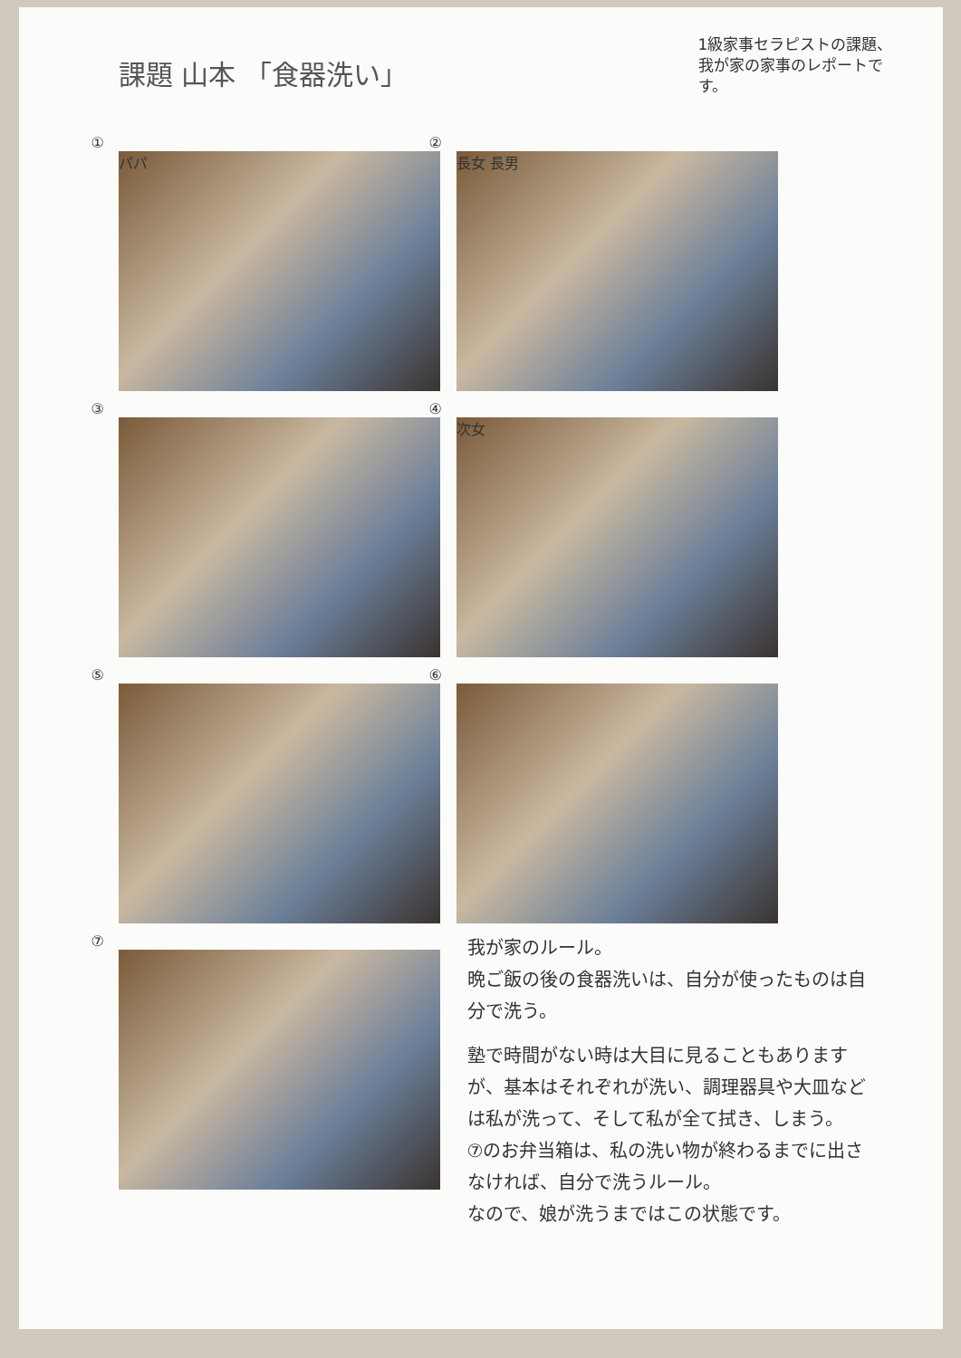課題 山本 「食器洗い」
1級家事セラピストの課題、我が家の家事のレポートです。
①
パパ
②
長女 長男
③
④
次女
⑤
⑥
⑦
我が家のルール。
晩ご飯の後の食器洗いは、自分が使ったものは自分で洗う。
塾で時間がない時は大目に見ることもありますが、基本はそれぞれが洗い、調理器具や大皿などは私が洗って、そして私が全て拭き、しまう。
⑦のお弁当箱は、私の洗い物が終わるまでに出さなければ、自分で洗うルール。
なので、娘が洗うまではこの状態です。